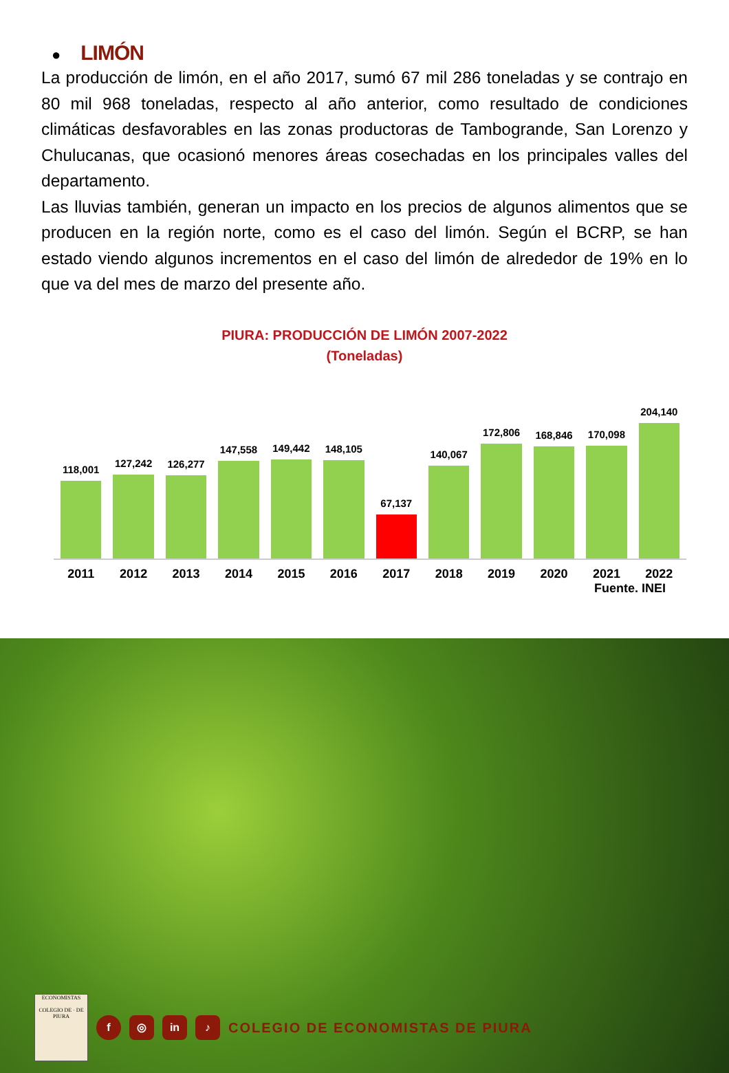● LIMÓN
La producción de limón, en el año 2017, sumó 67 mil 286 toneladas y se contrajo en 80 mil 968 toneladas, respecto al año anterior, como resultado de condiciones climáticas desfavorables en las zonas productoras de Tambogrande, San Lorenzo y Chulucanas, que ocasionó menores áreas cosechadas en los principales valles del departamento.
Las lluvias también, generan un impacto en los precios de algunos alimentos que se producen en la región norte, como es el caso del limón. Según el BCRP, se han estado viendo algunos incrementos en el caso del limón de alrededor de 19% en lo que va del mes de marzo del presente año.
PIURA: PRODUCCIÓN DE LIMÓN 2007-2022
(Toneladas)
118,001
127,242
126,277
147,558
149,442
148,105
67,137
140,067
172,806
168,846
170,098
204,140
2011 2012 2013 2014 2015 2016 2017 2018 2019 2020 2021 2022
Fuente. INEI
ECONOMISTAS
COLEGIO DE · DE PIURA
f ◎ in ♪
COLEGIO DE ECONOMISTAS DE PIURA